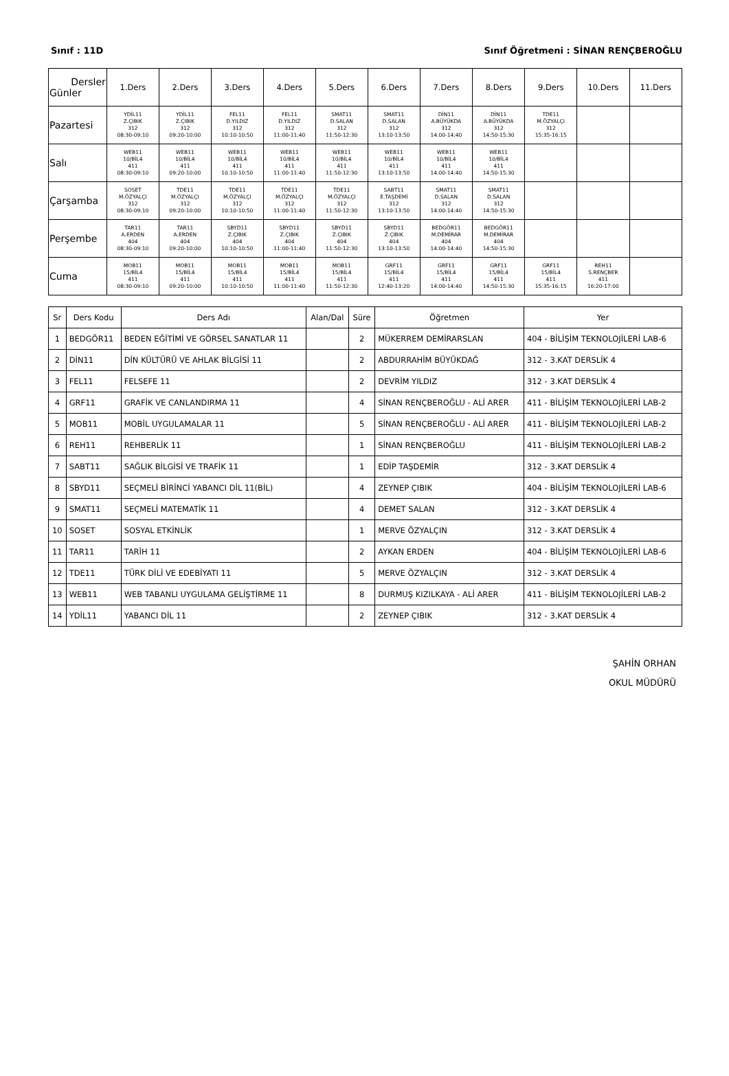Sınıf : 11D Sınıf Öğretmeni : SİNAN RENÇBEROĞLU
| Dersler Günler | 1.Ders | 2.Ders | 3.Ders | 4.Ders | 5.Ders | 6.Ders | 7.Ders | 8.Ders | 9.Ders | 10.Ders | 11.Ders |
| --- | --- | --- | --- | --- | --- | --- | --- | --- | --- | --- | --- |
| Pazartesi | YDİL11 Z.ÇIBIK 312 08:30-09:10 | YDİL11 Z.ÇIBIK 312 09:20-10:00 | FEL11 D.YILDIZ 312 10:10-10:50 | FEL11 D.YILDIZ 312 11:00-11:40 | SMAT11 D.SALAN 312 11:50-12:30 | SMAT11 D.SALAN 312 13:10-13:50 | DİN11 A.BÜYÜKDA 312 14:00-14:40 | DİN11 A.BÜYÜKDA 312 14:50-15:30 | TDE11 M.ÖZYALÇI 312 15:35-16:15 | | |
| Salı | WEB11 10/BİL4 411 08:30-09:10 | WEB11 10/BİL4 411 09:20-10:00 | WEB11 10/BİL4 411 10:10-10:50 | WEB11 10/BİL4 411 11:00-11:40 | WEB11 10/BİL4 411 11:50-12:30 | WEB11 10/BİL4 411 13:10-13:50 | WEB11 10/BİL4 411 14:00-14:40 | WEB11 10/BİL4 411 14:50-15:30 | | | |
| Çarşamba | SOSET M.ÖZYALÇI 312 08:30-09:10 | TDE11 M.ÖZYALÇI 312 09:20-10:00 | TDE11 M.ÖZYALÇI 312 10:10-10:50 | TDE11 M.ÖZYALÇI 312 11:00-11:40 | TDE11 M.ÖZYALÇI 312 11:50-12:30 | SABT11 E.TAŞDEMİ 312 13:10-13:50 | SMAT11 D.SALAN 312 14:00-14:40 | SMAT11 D.SALAN 312 14:50-15:30 | | | |
| Perşembe | TAR11 A.ERDEN 404 08:30-09:10 | TAR11 A.ERDEN 404 09:20-10:00 | SBYD11 Z.ÇIBIK 404 10:10-10:50 | SBYD11 Z.ÇIBIK 404 11:00-11:40 | SBYD11 Z.ÇIBIK 404 11:50-12:30 | SBYD11 Z.ÇIBIK 404 13:10-13:50 | BEDGÖR11 M.DEMİRAR 404 14:00-14:40 | BEDGÖR11 M.DEMİRAR 404 14:50-15:30 | | | |
| Cuma | MOB11 15/BİL4 411 08:30-09:10 | MOB11 15/BİL4 411 09:20-10:00 | MOB11 15/BİL4 411 10:10-10:50 | MOB11 15/BİL4 411 11:00-11:40 | MOB11 15/BİL4 411 11:50-12:30 | GRF11 15/BİL4 411 12:40-13:20 | GRF11 15/BİL4 411 14:00-14:40 | GRF11 15/BİL4 411 14:50-15:30 | GRF11 15/BİL4 411 15:35-16:15 | REH11 S.RENÇBER 411 16:20-17:00 | |
| Sr | Ders Kodu | Ders Adı | Alan/Dal | Süre | Öğretmen | Yer |
| --- | --- | --- | --- | --- | --- | --- |
| 1 | BEDGÖR11 | BEDEN EĞİTİMİ VE GÖRSEL SANATLAR 11 | | 2 | MÜKERREM DEMİRARSLAN | 404 - BİLİŞİM TEKNOLOJİLERİ LAB-6 |
| 2 | DİN11 | DİN KÜLTÜRÜ VE AHLAK BİLGİSİ 11 | | 2 | ABDURRAHİM BÜYÜKDAĞ | 312 - 3.KAT DERSLİK 4 |
| 3 | FEL11 | FELSEFE 11 | | 2 | DEVRİM YILDIZ | 312 - 3.KAT DERSLİK 4 |
| 4 | GRF11 | GRAFİK VE CANLANDIRMA 11 | | 4 | SİNAN RENÇBEROĞLU - ALİ ARER | 411 - BİLİŞİM TEKNOLOJİLERİ LAB-2 |
| 5 | MOB11 | MOBİL UYGULAMALAR 11 | | 5 | SİNAN RENÇBEROĞLU - ALİ ARER | 411 - BİLİŞİM TEKNOLOJİLERİ LAB-2 |
| 6 | REH11 | REHBERLİK 11 | | 1 | SİNAN RENÇBEROĞLU | 411 - BİLİŞİM TEKNOLOJİLERİ LAB-2 |
| 7 | SABT11 | SAĞLIK BİLGİSİ VE TRAFİK 11 | | 1 | EDİP TAŞDEMİR | 312 - 3.KAT DERSLİK 4 |
| 8 | SBYD11 | SEÇMELİ BİRİNCİ YABANCI DİL 11(BİL) | | 4 | ZEYNEP ÇIBIK | 404 - BİLİŞİM TEKNOLOJİLERİ LAB-6 |
| 9 | SMAT11 | SEÇMELİ MATEMATİK 11 | | 4 | DEMET SALAN | 312 - 3.KAT DERSLİK 4 |
| 10 | SOSET | SOSYAL ETKİNLİK | | 1 | MERVE ÖZYALÇIN | 312 - 3.KAT DERSLİK 4 |
| 11 | TAR11 | TARİH 11 | | 2 | AYKAN ERDEN | 404 - BİLİŞİM TEKNOLOJİLERİ LAB-6 |
| 12 | TDE11 | TÜRK DİLİ VE EDEBİYATI 11 | | 5 | MERVE ÖZYALÇIN | 312 - 3.KAT DERSLİK 4 |
| 13 | WEB11 | WEB TABANLI UYGULAMA GELİŞTİRME 11 | | 8 | DURMUŞ KIZILKAYA - ALİ ARER | 411 - BİLİŞİM TEKNOLOJİLERİ LAB-2 |
| 14 | YDİL11 | YABANCI DİL 11 | | 2 | ZEYNEP ÇIBIK | 312 - 3.KAT DERSLİK 4 |
ŞAHİN ORHAN
OKUL MÜDÜRÜ